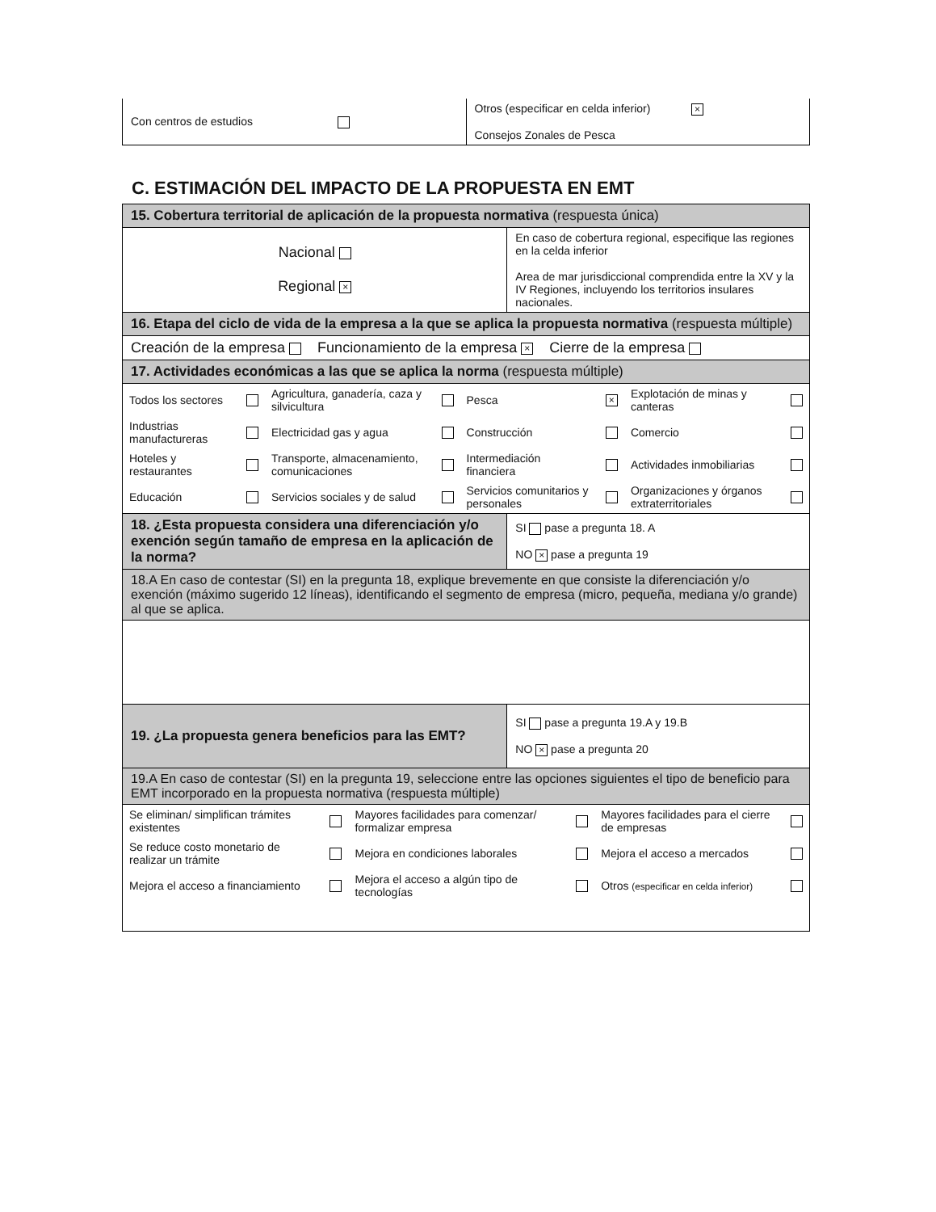| Con centros de estudios | Otros (especificar en celda inferior) × Consejos Zonales de Pesca |
C. ESTIMACIÓN DEL IMPACTO DE LA PROPUESTA EN EMT
| 15. Cobertura territorial de aplicación de la propuesta normativa (respuesta única) | |
| Nacional Regional × | En caso de cobertura regional, especifique las regiones en la celda inferior Area de mar jurisdiccional comprendida entre la XV y la IV Regiones, incluyendo los territorios insulares nacionales. |
| 16. Etapa del ciclo de vida de la empresa a la que se aplica la propuesta normativa (respuesta múltiple) | |
| Creación de la empresa Funcionamiento de la empresa × Cierre de la empresa | |
| 17. Actividades económicas a las que se aplica la norma (respuesta múltiple) | |
| / Todos los sectores / / Agricultura, ganadería, caza y silvicultura / / Pesca / × / Explotación de minas y canteras / / / Industrias manufactureras / / Electricidad gas y agua / / Construcción / / Comercio / / / Hoteles y restaurantes / / Transporte, almacenamiento, comunicaciones / / Intermediación financiera / / Actividades inmobiliarias / / / Educación / / Servicios sociales y de salud / / Servicios comunitarios y personales / / Organizaciones y órganos extraterritoriales / / | |
| 18. ¿Esta propuesta considera una diferenciación y/o exención según tamaño de empresa en la aplicación de la norma? | SI pase a pregunta 18. A NO × pase a pregunta 19 |
| 18.A En caso de contestar (SI) en la pregunta 18, explique brevemente en que consiste la diferenciación y/o exención (máximo sugerido 12 líneas), identificando el segmento de empresa (micro, pequeña, mediana y/o grande) al que se aplica. | |
| 19. ¿La propuesta genera beneficios para las EMT? | SI pase a pregunta 19.A y 19.B NO × pase a pregunta 20 |
| 19.A En caso de contestar (SI) en la pregunta 19, seleccione entre las opciones siguientes el tipo de beneficio para EMT incorporado en la propuesta normativa (respuesta múltiple) | |
| / Se eliminan/ simplifican trámites existentes / / Mayores facilidades para comenzar/ formalizar empresa / / Mayores facilidades para el cierre de empresas / / / Se reduce costo monetario de realizar un trámite / / Mejora en condiciones laborales / / Mejora el acceso a mercados / / / Mejora el acceso a financiamiento / / Mejora el acceso a algún tipo de tecnologías / / Otros (especificar en celda inferior) / / | |